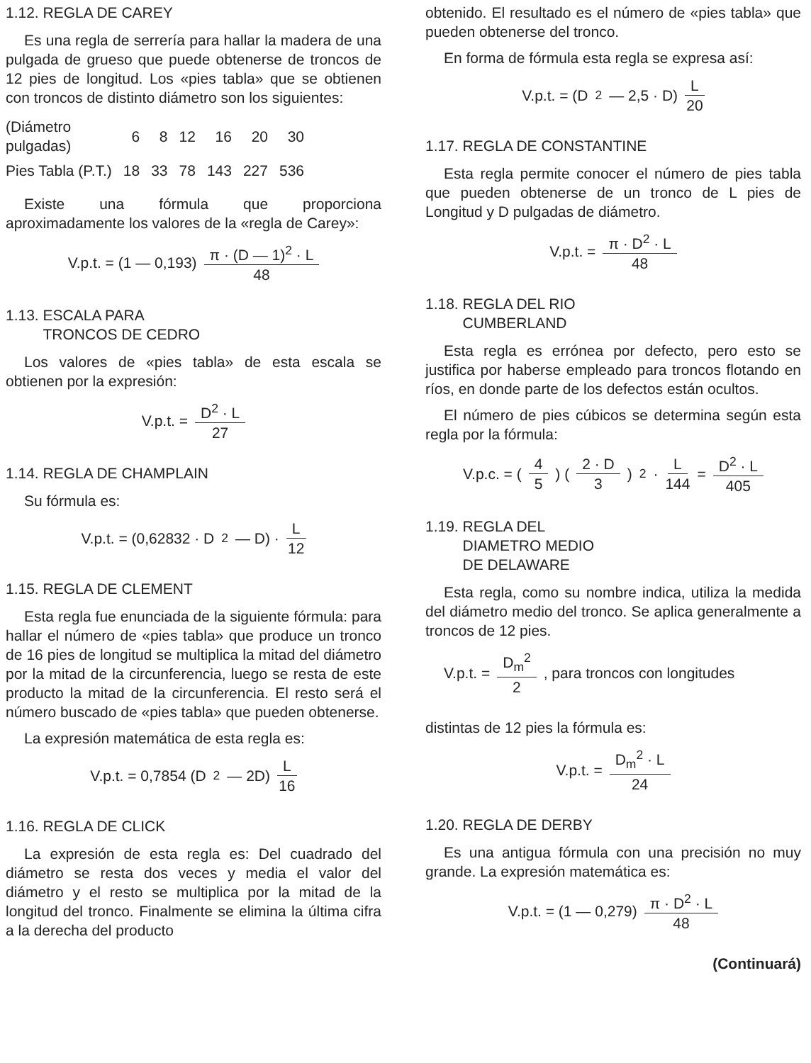1.12. REGLA DE CAREY
Es una regla de serrería para hallar la madera de una pulgada de grueso que puede obtenerse de troncos de 12 pies de longitud. Los «pies tabla» que se obtienen con troncos de distinto diámetro son los siguientes:
| (Diámetro pulgadas) | 6 | 8 | 12 | 16 | 20 | 30 |
| Pies Tabla (P.T.) | 18 | 33 | 78 | 143 | 227 | 536 |
Existe una fórmula que proporciona aproximadamente los valores de la «regla de Carey»:
V.p.t. = (1 — 0,193) π · (D — 1)<sup>2</sup> · L 48
1.13. ESCALA PARA
TRONCOS DE CEDRO
Los valores de «pies tabla» de esta escala se obtienen por la expresión:
V.p.t. = D<sup>2</sup> · L 27
1.14. REGLA DE CHAMPLAIN
Su fórmula es:
V.p.t. = (0,62832 · D<sup>2</sup> — D) · L 12
1.15. REGLA DE CLEMENT
Esta regla fue enunciada de la siguiente fórmula: para hallar el número de «pies tabla» que produce un tronco de 16 pies de longitud se multiplica la mitad del diámetro por la mitad de la circunferencia, luego se resta de este producto la mitad de la circunferencia. El resto será el número buscado de «pies tabla» que pueden obtenerse.
La expresión matemática de esta regla es:
V.p.t. = 0,7854 (D<sup>2</sup> — 2D) L 16
1.16. REGLA DE CLICK
La expresión de esta regla es: Del cuadrado del diámetro se resta dos veces y media el valor del diámetro y el resto se multiplica por la mitad de la longitud del tronco. Finalmente se elimina la última cifra a la derecha del producto
obtenido. El resultado es el número de «pies tabla» que pueden obtenerse del tronco.
En forma de fórmula esta regla se expresa así:
V.p.t. = (D<sup>2</sup> — 2,5 · D) L 20
1.17. REGLA DE CONSTANTINE
Esta regla permite conocer el número de pies tabla que pueden obtenerse de un tronco de L pies de Longitud y D pulgadas de diámetro.
V.p.t. = π · D<sup>2</sup> · L 48
1.18. REGLA DEL RIO
CUMBERLAND
Esta regla es errónea por defecto, pero esto se justifica por haberse empleado para troncos flotando en ríos, en donde parte de los defectos están ocultos.
El número de pies cúbicos se determina según esta regla por la fórmula:
V.p.c. = ( 4 5 ) ( 2 · D 3 )<sup>2</sup> · L 144 = D<sup>2</sup> · L 405
1.19. REGLA DEL
DIAMETRO MEDIO
DE DELAWARE
Esta regla, como su nombre indica, utiliza la medida del diámetro medio del tronco. Se aplica generalmente a troncos de 12 pies.
V.p.t. = D<sub>m</sub><sup>2</sup> 2, para troncos con longitudes
distintas de 12 pies la fórmula es:
V.p.t. = D<sub>m</sub><sup>2</sup> · L 24
1.20. REGLA DE DERBY
Es una antigua fórmula con una precisión no muy grande. La expresión matemática es:
V.p.t. = (1 — 0,279) π · D<sup>2</sup> · L 48
(Continuará)